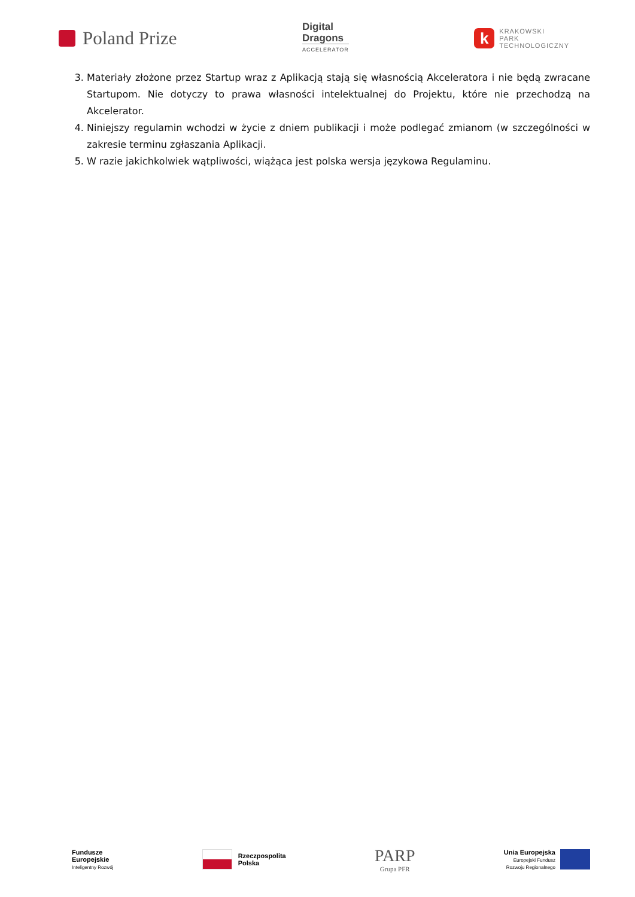Poland Prize
Digital
Dragons
ACCELERATOR
k KRAKOWSKI
PARK
TECHNOLOGICZNY
3. Materiały złożone przez Startup wraz z Aplikacją stają się własnością Akceleratora i nie będą zwracane Startupom. Nie dotyczy to prawa własności intelektualnej do Projektu, które nie przechodzą na Akcelerator.
4. Niniejszy regulamin wchodzi w życie z dniem publikacji i może podlegać zmianom (w szczególności w zakresie terminu zgłaszania Aplikacji.
5. W razie jakichkolwiek wątpliwości, wiążąca jest polska wersja językowa Regulaminu.
Fundusze
Europejskie
Inteligentny Rozwój
Rzeczpospolita
Polska
PARP
Grupa PFR
Unia Europejska
Europejski Fundusz
Rozwoju Regionalnego